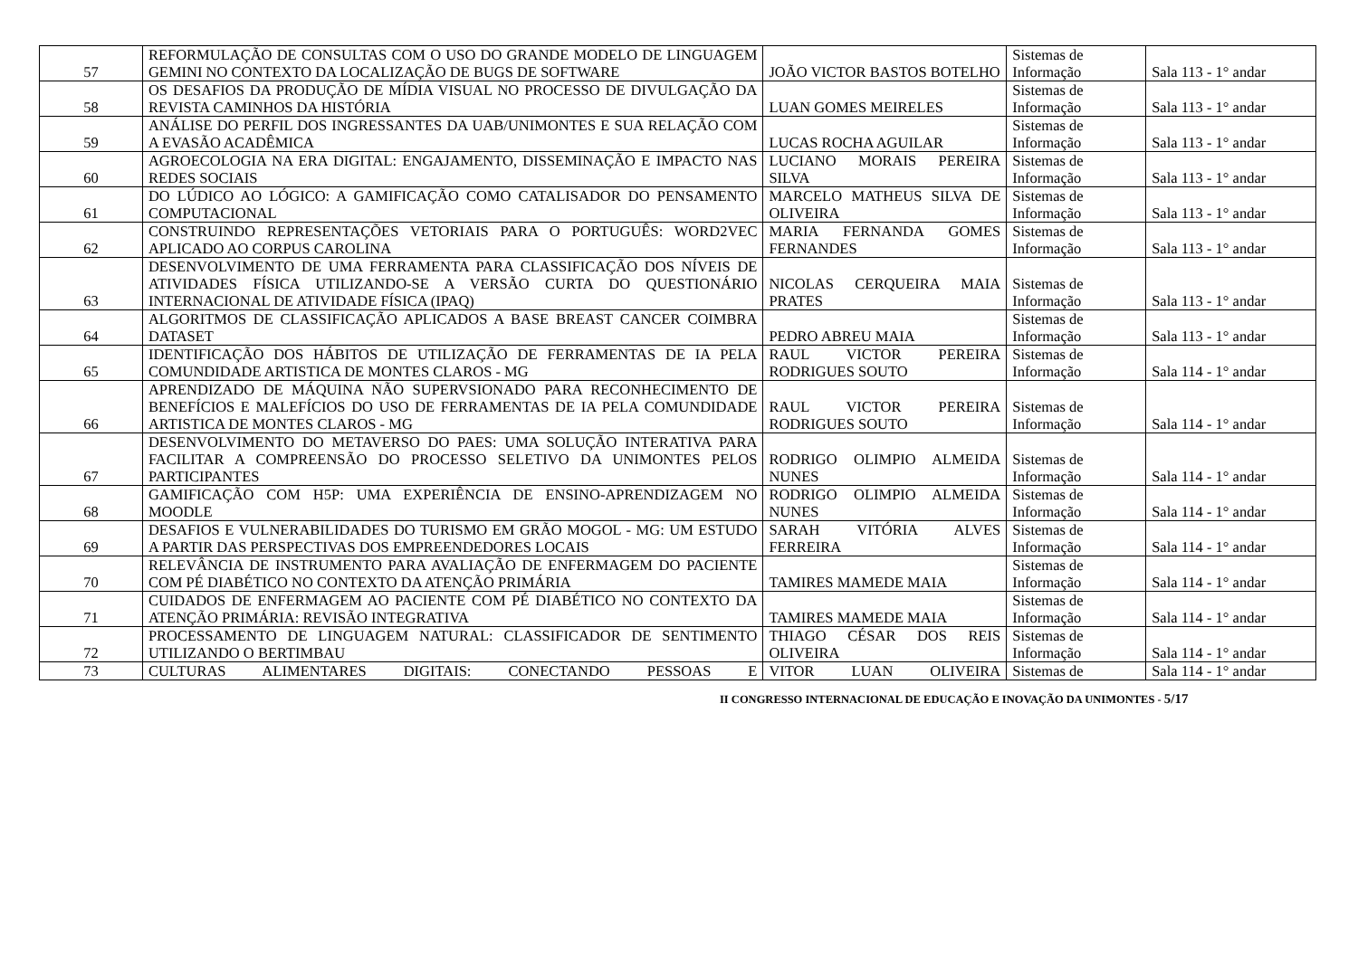| 57 | REFORMULAÇÃO DE CONSULTAS COM O USO DO GRANDE MODELO DE LINGUAGEM GEMINI NO CONTEXTO DA LOCALIZAÇÃO DE BUGS DE SOFTWARE | JOÃO VICTOR BASTOS BOTELHO | Sistemas de Informação | Sala 113 - 1° andar |
| 58 | OS DESAFIOS DA PRODUÇÃO DE MÍDIA VISUAL NO PROCESSO DE DIVULGAÇÃO DA REVISTA CAMINHOS DA HISTÓRIA | LUAN GOMES MEIRELES | Sistemas de Informação | Sala 113 - 1° andar |
| 59 | ANÁLISE DO PERFIL DOS INGRESSANTES DA UAB/UNIMONTES E SUA RELAÇÃO COM A EVASÃO ACADÊMICA | LUCAS ROCHA AGUILAR | Sistemas de Informação | Sala 113 - 1° andar |
| 60 | AGROECOLOGIA NA ERA DIGITAL: ENGAJAMENTO, DISSEMINAÇÃO E IMPACTO NAS REDES SOCIAIS | LUCIANO MORAIS PEREIRA SILVA | Sistemas de Informação | Sala 113 - 1° andar |
| 61 | DO LÚDICO AO LÓGICO: A GAMIFICAÇÃO COMO CATALISADOR DO PENSAMENTO COMPUTACIONAL | MARCELO MATHEUS SILVA DE OLIVEIRA | Sistemas de Informação | Sala 113 - 1° andar |
| 62 | CONSTRUINDO REPRESENTAÇÕES VETORIAIS PARA O PORTUGUÊS: WORD2VEC APLICADO AO CORPUS CAROLINA | MARIA FERNANDA GOMES FERNANDES | Sistemas de Informação | Sala 113 - 1° andar |
| 63 | DESENVOLVIMENTO DE UMA FERRAMENTA PARA CLASSIFICAÇÃO DOS NÍVEIS DE ATIVIDADES FÍSICA UTILIZANDO-SE A VERSÃO CURTA DO QUESTIONÁRIO INTERNACIONAL DE ATIVIDADE FÍSICA (IPAQ) | NICOLAS CERQUEIRA MAIA PRATES | Sistemas de Informação | Sala 113 - 1° andar |
| 64 | ALGORITMOS DE CLASSIFICAÇÃO APLICADOS A BASE BREAST CANCER COIMBRA DATASET | PEDRO ABREU MAIA | Sistemas de Informação | Sala 113 - 1° andar |
| 65 | IDENTIFICAÇÃO DOS HÁBITOS DE UTILIZAÇÃO DE FERRAMENTAS DE IA PELA COMUNDIDADE ARTISTICA DE MONTES CLAROS - MG | RAUL VICTOR PEREIRA RODRIGUES SOUTO | Sistemas de Informação | Sala 114 - 1° andar |
| 66 | APRENDIZADO DE MÁQUINA NÃO SUPERVSIONADO PARA RECONHECIMENTO DE BENEFÍCIOS E MALEFÍCIOS DO USO DE FERRAMENTAS DE IA PELA COMUNDIDADE ARTISTICA DE MONTES CLAROS - MG | RAUL VICTOR PEREIRA RODRIGUES SOUTO | Sistemas de Informação | Sala 114 - 1° andar |
| 67 | DESENVOLVIMENTO DO METAVERSO DO PAES: UMA SOLUÇÃO INTERATIVA PARA FACILITAR A COMPREENSÃO DO PROCESSO SELETIVO DA UNIMONTES PELOS PARTICIPANTES | RODRIGO OLIMPIO ALMEIDA NUNES | Sistemas de Informação | Sala 114 - 1° andar |
| 68 | GAMIFICAÇÃO COM H5P: UMA EXPERIÊNCIA DE ENSINO-APRENDIZAGEM NO MOODLE | RODRIGO OLIMPIO ALMEIDA NUNES | Sistemas de Informação | Sala 114 - 1° andar |
| 69 | DESAFIOS E VULNERABILIDADES DO TURISMO EM GRÃO MOGOL - MG: UM ESTUDO A PARTIR DAS PERSPECTIVAS DOS EMPREENDEDORES LOCAIS | SARAH VITÓRIA ALVES FERREIRA | Sistemas de Informação | Sala 114 - 1° andar |
| 70 | RELEVÂNCIA DE INSTRUMENTO PARA AVALIAÇÃO DE ENFERMAGEM DO PACIENTE COM PÉ DIABÉTICO NO CONTEXTO DA ATENÇÃO PRIMÁRIA | TAMIRES MAMEDE MAIA | Sistemas de Informação | Sala 114 - 1° andar |
| 71 | CUIDADOS DE ENFERMAGEM AO PACIENTE COM PÉ DIABÉTICO NO CONTEXTO DA ATENÇÃO PRIMÁRIA: REVISÃO INTEGRATIVA | TAMIRES MAMEDE MAIA | Sistemas de Informação | Sala 114 - 1° andar |
| 72 | PROCESSAMENTO DE LINGUAGEM NATURAL: CLASSIFICADOR DE SENTIMENTO UTILIZANDO O BERTIMBAU | THIAGO CÉSAR DOS REIS OLIVEIRA | Sistemas de Informação | Sala 114 - 1° andar |
| 73 | CULTURAS ALIMENTARES DIGITAIS: CONECTANDO PESSOAS E | VITOR LUAN OLIVEIRA | Sistemas de | Sala 114 - 1° andar |
II CONGRESSO INTERNACIONAL DE EDUCAÇÃO E INOVAÇÃO DA UNIMONTES - 5/17